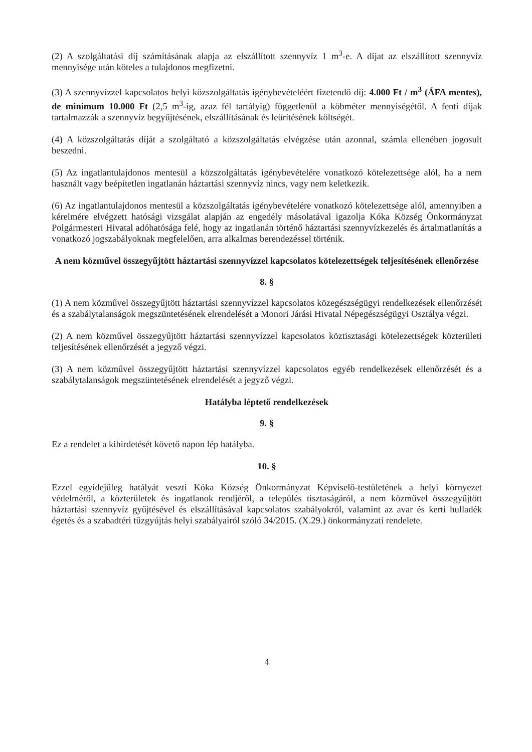(2) A szolgáltatási díj számításának alapja az elszállított szennyvíz 1 m<sup>3</sup>-e. A díjat az elszállított szennyvíz mennyisége után köteles a tulajdonos megfizetni.
(3) A szennyvízzel kapcsolatos helyi közszolgáltatás igénybevételéért fizetendő díj: 4.000 Ft / m<sup>3</sup> (ÁFA mentes), de minimum 10.000 Ft (2,5 m<sup>3</sup>-ig, azaz fél tartályig) függetlenül a köbméter mennyiségétől. A fenti díjak tartalmazzák a szennyvíz begyűjtésének, elszállításának és leürítésének költségét.
(4) A közszolgáltatás díját a szolgáltató a közszolgáltatás elvégzése után azonnal, számla ellenében jogosult beszedni.
(5) Az ingatlantulajdonos mentesül a közszolgáltatás igénybevételére vonatkozó kötelezettsége alól, ha a nem használt vagy beépítetlen ingatlanán háztartási szennyvíz nincs, vagy nem keletkezik.
(6) Az ingatlantulajdonos mentesül a közszolgáltatás igénybevételére vonatkozó kötelezettsége alól, amennyiben a kérelmére elvégzett hatósági vizsgálat alapján az engedély másolatával igazolja Kóka Község Önkormányzat Polgármesteri Hivatal adóhatósága felé, hogy az ingatlanán történő háztartási szennyvízkezelés és ártalmatlanítás a vonatkozó jogszabályoknak megfelelően, arra alkalmas berendezéssel történik.
A nem közművel összegyűjtött háztartási szennyvízzel kapcsolatos kötelezettségek teljesítésének ellenőrzése
8. §
(1) A nem közművel összegyűjtött háztartási szennyvízzel kapcsolatos közegészségügyi rendelkezések ellenőrzését és a szabálytalanságok megszüntetésének elrendelését a Monori Járási Hivatal Népegészségügyi Osztálya végzi.
(2) A nem közművel összegyűjtött háztartási szennyvízzel kapcsolatos köztisztasági kötelezettségek közterületi teljesítésének ellenőrzését a jegyző végzi.
(3) A nem közművel összegyűjtött háztartási szennyvízzel kapcsolatos egyéb rendelkezések ellenőrzését és a szabálytalanságok megszüntetésének elrendelését a jegyző végzi.
Hatályba léptető rendelkezések
9. §
Ez a rendelet a kihirdetését követő napon lép hatályba.
10. §
Ezzel egyidejűleg hatályát veszti Kóka Község Önkormányzat Képviselő-testületének a helyi környezet védelméről, a közterületek és ingatlanok rendjéről, a település tisztaságáról, a nem közművel összegyűjtött háztartási szennyvíz gyűjtésével és elszállításával kapcsolatos szabályokról, valamint az avar és kerti hulladék égetés és a szabadtéri tűzgyújtás helyi szabályairól szóló 34/2015. (X.29.) önkormányzati rendelete.
4